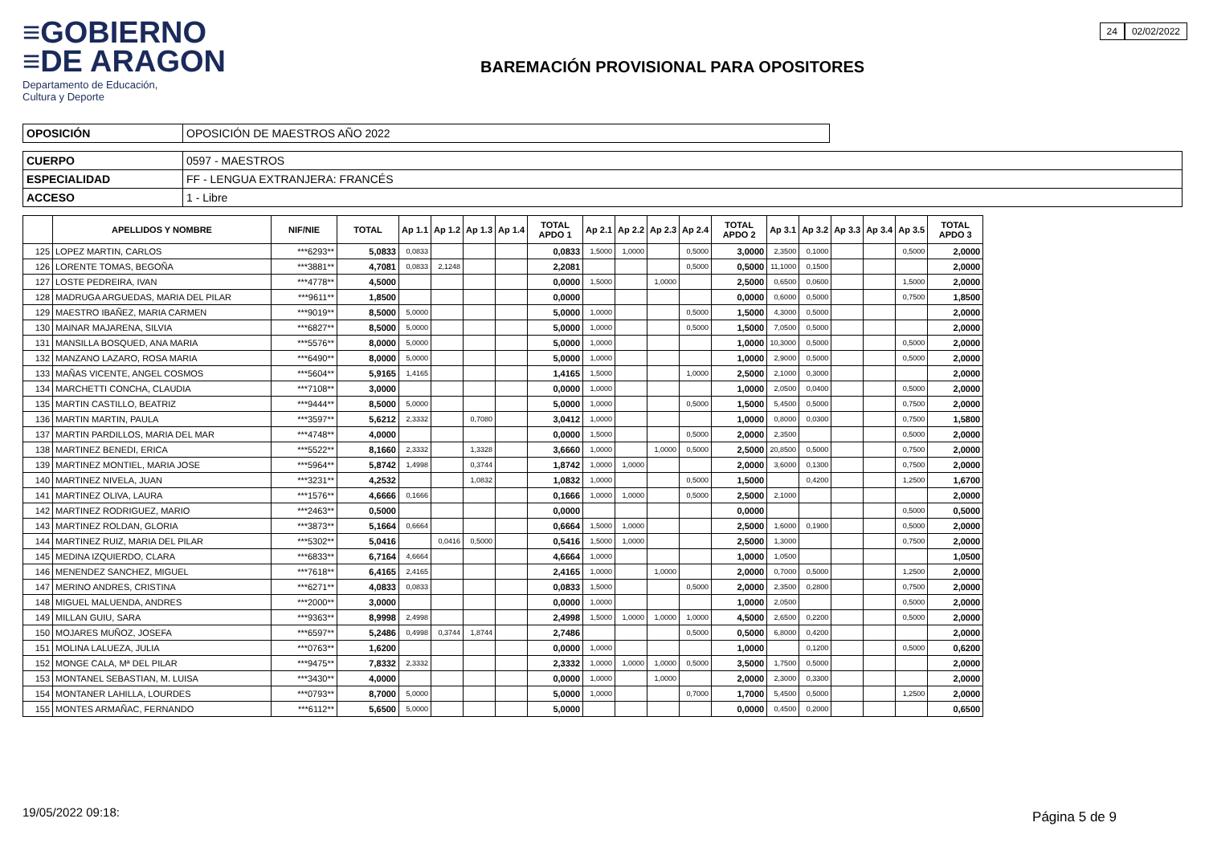≡GOBIERNO
≡DE ARAGON
Departamento de Educación,
Cultura y Deporte
BAREMACIÓN PROVISIONAL PARA OPOSITORES
24 02/02/2022
| OPOSICIÓN | OPOSICIÓN DE MAESTROS AÑO 2022 |
| CUERPO | 0597 - MAESTROS |
| ESPECIALIDAD | FF - LENGUA EXTRANJERA: FRANCÉS |
| ACCESO | 1 - Libre |
| | APELLIDOS Y NOMBRE | NIF/NIE | TOTAL | Ap 1.1 | Ap 1.2 | Ap 1.3 | Ap 1.4 | TOTAL APDO 1 | Ap 2.1 | Ap 2.2 | Ap 2.3 | Ap 2.4 | TOTAL APDO 2 | Ap 3.1 | Ap 3.2 | Ap 3.3 | Ap 3.4 | Ap 3.5 | TOTAL APDO 3 |
| --- | --- | --- | --- | --- | --- | --- | --- | --- | --- | --- | --- | --- | --- | --- | --- | --- | --- | --- | --- |
| 125 | LOPEZ MARTIN, CARLOS | ***6293** | 5,0833 | 0,0833 | | | | 0,0833 | 1,5000 | 1,0000 | | 0,5000 | 3,0000 | 2,3500 | 0,1000 | | | 0,5000 | 2,0000 |
| 126 | LORENTE TOMAS, BEGOÑA | ***3881** | 4,7081 | 0,0833 | 2,1248 | | | 2,2081 | | | | 0,5000 | 0,5000 | 11,1000 | 0,1500 | | | | 2,0000 |
| 127 | LOSTE PEDREIRA, IVAN | ***4778** | 4,5000 | | | | | 0,0000 | 1,5000 | | 1,0000 | | 2,5000 | 0,6500 | 0,0600 | | | 1,5000 | 2,0000 |
| 128 | MADRUGA ARGUEDAS, MARIA DEL PILAR | ***9611** | 1,8500 | | | | | 0,0000 | | | | | 0,0000 | 0,6000 | 0,5000 | | | 0,7500 | 1,8500 |
| 129 | MAESTRO IBAÑEZ, MARIA CARMEN | ***9019** | 8,5000 | 5,0000 | | | | 5,0000 | 1,0000 | | | 0,5000 | 1,5000 | 4,3000 | 0,5000 | | | | 2,0000 |
| 130 | MAINAR MAJARENA, SILVIA | ***6827** | 8,5000 | 5,0000 | | | | 5,0000 | 1,0000 | | | 0,5000 | 1,5000 | 7,0500 | 0,5000 | | | | 2,0000 |
| 131 | MANSILLA BOSQUED, ANA MARIA | ***5576** | 8,0000 | 5,0000 | | | | 5,0000 | 1,0000 | | | | 1,0000 | 10,3000 | 0,5000 | | | 0,5000 | 2,0000 |
| 132 | MANZANO LAZARO, ROSA MARIA | ***6490** | 8,0000 | 5,0000 | | | | 5,0000 | 1,0000 | | | | 1,0000 | 2,9000 | 0,5000 | | | 0,5000 | 2,0000 |
| 133 | MAÑAS VICENTE, ANGEL COSMOS | ***5604** | 5,9165 | 1,4165 | | | | 1,4165 | 1,5000 | | | 1,0000 | 2,5000 | 2,1000 | 0,3000 | | | | 2,0000 |
| 134 | MARCHETTI CONCHA, CLAUDIA | ***7108** | 3,0000 | | | | | 0,0000 | 1,0000 | | | | 1,0000 | 2,0500 | 0,0400 | | | 0,5000 | 2,0000 |
| 135 | MARTIN CASTILLO, BEATRIZ | ***9444** | 8,5000 | 5,0000 | | | | 5,0000 | 1,0000 | | | 0,5000 | 1,5000 | 5,4500 | 0,5000 | | | 0,7500 | 2,0000 |
| 136 | MARTIN MARTIN, PAULA | ***3597** | 5,6212 | 2,3332 | | 0,7080 | | 3,0412 | 1,0000 | | | | 1,0000 | 0,8000 | 0,0300 | | | 0,7500 | 1,5800 |
| 137 | MARTIN PARDILLOS, MARIA DEL MAR | ***4748** | 4,0000 | | | | | 0,0000 | 1,5000 | | | 0,5000 | 2,0000 | 2,3500 | | | | 0,5000 | 2,0000 |
| 138 | MARTINEZ BENEDI, ERICA | ***5522** | 8,1660 | 2,3332 | | 1,3328 | | 3,6660 | 1,0000 | | 1,0000 | 0,5000 | 2,5000 | 20,8500 | 0,5000 | | | 0,7500 | 2,0000 |
| 139 | MARTINEZ MONTIEL, MARIA JOSE | ***5964** | 5,8742 | 1,4998 | | 0,3744 | | 1,8742 | 1,0000 | 1,0000 | | | 2,0000 | 3,6000 | 0,1300 | | | 0,7500 | 2,0000 |
| 140 | MARTINEZ NIVELA, JUAN | ***3231** | 4,2532 | | | 1,0832 | | 1,0832 | 1,0000 | | | 0,5000 | 1,5000 | | 0,4200 | | | 1,2500 | 1,6700 |
| 141 | MARTINEZ OLIVA, LAURA | ***1576** | 4,6666 | 0,1666 | | | | 0,1666 | 1,0000 | 1,0000 | | 0,5000 | 2,5000 | 2,1000 | | | | | 2,0000 |
| 142 | MARTINEZ RODRIGUEZ, MARIO | ***2463** | 0,5000 | | | | | 0,0000 | | | | | 0,0000 | | | | | 0,5000 | 0,5000 |
| 143 | MARTINEZ ROLDAN, GLORIA | ***3873** | 5,1664 | 0,6664 | | | | 0,6664 | 1,5000 | 1,0000 | | | 2,5000 | 1,6000 | 0,1900 | | | 0,5000 | 2,0000 |
| 144 | MARTINEZ RUIZ, MARIA DEL PILAR | ***5302** | 5,0416 | | 0,0416 | 0,5000 | | 0,5416 | 1,5000 | 1,0000 | | | 2,5000 | 1,3000 | | | | 0,7500 | 2,0000 |
| 145 | MEDINA IZQUIERDO, CLARA | ***6833** | 6,7164 | 4,6664 | | | | 4,6664 | 1,0000 | | | | 1,0000 | 1,0500 | | | | | 1,0500 |
| 146 | MENENDEZ SANCHEZ, MIGUEL | ***7618** | 6,4165 | 2,4165 | | | | 2,4165 | 1,0000 | | 1,0000 | | 2,0000 | 0,7000 | 0,5000 | | | 1,2500 | 2,0000 |
| 147 | MERINO ANDRES, CRISTINA | ***6271** | 4,0833 | 0,0833 | | | | 0,0833 | 1,5000 | | | 0,5000 | 2,0000 | 2,3500 | 0,2800 | | | 0,7500 | 2,0000 |
| 148 | MIGUEL MALUENDA, ANDRES | ***2000** | 3,0000 | | | | | 0,0000 | 1,0000 | | | | 1,0000 | 2,0500 | | | | 0,5000 | 2,0000 |
| 149 | MILLAN GUIU, SARA | ***9363** | 8,9998 | 2,4998 | | | | 2,4998 | 1,5000 | 1,0000 | 1,0000 | 1,0000 | 4,5000 | 2,6500 | 0,2200 | | | 0,5000 | 2,0000 |
| 150 | MOJARES MUÑOZ, JOSEFA | ***6597** | 5,2486 | 0,4998 | 0,3744 | 1,8744 | | 2,7486 | | | | 0,5000 | 0,5000 | 6,8000 | 0,4200 | | | | 2,0000 |
| 151 | MOLINA LALUEZA, JULIA | ***0763** | 1,6200 | | | | | 0,0000 | 1,0000 | | | | 1,0000 | | 0,1200 | | | 0,5000 | 0,6200 |
| 152 | MONGE CALA, Mª DEL PILAR | ***9475** | 7,8332 | 2,3332 | | | | 2,3332 | 1,0000 | 1,0000 | 1,0000 | 0,5000 | 3,5000 | 1,7500 | 0,5000 | | | | 2,0000 |
| 153 | MONTANEL SEBASTIAN, M. LUISA | ***3430** | 4,0000 | | | | | 0,0000 | 1,0000 | | 1,0000 | | 2,0000 | 2,3000 | 0,3300 | | | | 2,0000 |
| 154 | MONTANER LAHILLA, LOURDES | ***0793** | 8,7000 | 5,0000 | | | | 5,0000 | 1,0000 | | | 0,7000 | 1,7000 | 5,4500 | 0,5000 | | | 1,2500 | 2,0000 |
| 155 | MONTES ARMAÑAC, FERNANDO | ***6112** | 5,6500 | 5,0000 | | | | 5,0000 | | | | | 0,0000 | 0,4500 | 0,2000 | | | | 0,6500 |
19/05/2022 09:18: Página 5 de 9